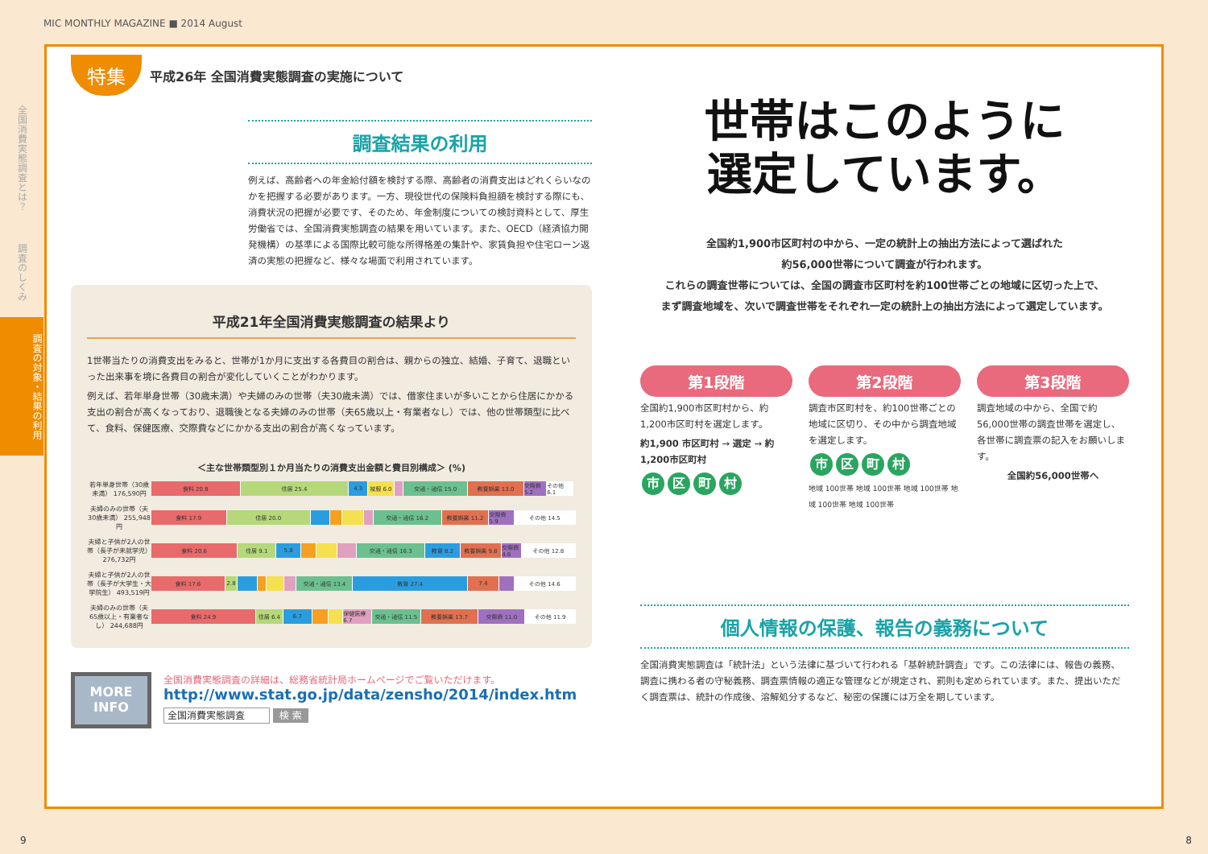MIC MONTHLY MAGAZINE ■ 2014 August
全国消費実態調査とは？
調査のしくみ
調査の対象・結果の利用
特集 平成26年 全国消費実態調査の実施について
調査結果の利用
例えば、高齢者への年金給付額を検討する際、高齢者の消費支出はどれくらいなのかを把握する必要があります。一方、現役世代の保険料負担額を検討する際にも、消費状況の把握が必要です、そのため、年金制度についての検討資料として、厚生労働省では、全国消費実態調査の結果を用いています。また、OECD（経済協力開発機構）の基準による国際比較可能な所得格差の集計や、家賃負担や住宅ローン返済の実態の把握など、様々な場面で利用されています。
平成21年全国消費実態調査の結果より
1世帯当たりの消費支出をみると、世帯が1か月に支出する各費目の割合は、親からの独立、結婚、子育て、退職といった出来事を境に各費目の割合が変化していくことがわかります。
例えば、若年単身世帯（30歳未満）や夫婦のみの世帯（夫30歳未満）では、借家住まいが多いことから住居にかかる支出の割合が高くなっており、退職後となる夫婦のみの世帯（夫65歳以上・有業者なし）では、他の世帯類型に比べて、食料、保健医療、交際費などにかかる支出の割合が高くなっています。
＜主な世帯類型別１か月当たりの消費支出金額と費目別構成＞ (%)
若年単身世帯（30歳未満） 176,590円
食料 20.8 住居 25.4 4.3 被服 6.0 交通・通信 15.0 教養娯楽 13.0 交際費 5.2 その他 6.1
夫婦のみの世帯（夫30歳未満） 255,948円
食料 17.9 住居 20.0 交通・通信 16.2 教養娯楽 11.2 交際費 5.9 その他 14.5
夫婦と子供が2人の世帯（長子が未就学児） 276,732円
食料 20.6 住居 9.1 5.8 交通・通信 16.3 教育 8.2 教養娯楽 9.8 交際費 4.6 その他 12.8
夫婦と子供が2人の世帯（長子が大学生・大学院生） 493,519円
食料 17.6 2.8 交通・通信 13.4 教育 27.4 7.4 その他 14.6
夫婦のみの世帯（夫65歳以上・有業者なし） 244,688円
食料 24.9 住居 6.4 6.7 保健医療 6.7 交通・通信 11.5 教養娯楽 13.7 交際費 11.0 その他 11.9
MORE
INFO
全国消費実態調査の詳細は、総務省統計局ホームページでご覧いただけます。
http://www.stat.go.jp/data/zensho/2014/index.htm
全国消費実態調査 検 索
世帯はこのように
選定しています。
全国約1,900市区町村の中から、一定の統計上の抽出方法によって選ばれた
約56,000世帯について調査が行われます。
これらの調査世帯については、全国の調査市区町村を約100世帯ごとの地域に区切った上で、
まず調査地域を、次いで調査世帯をそれぞれ一定の統計上の抽出方法によって選定しています。
第1段階
全国約1,900市区町村から、約1,200市区町村を選定します。
約1,900 市区町村 → 選定 → 約1,200市区町村
市区町村
第2段階
調査市区町村を、約100世帯ごとの地域に区切り、その中から調査地域を選定します。
市区町村
地域 100世帯 地域 100世帯 地域 100世帯 地域 100世帯 地域 100世帯
第3段階
調査地域の中から、全国で約56,000世帯の調査世帯を選定し、各世帯に調査票の記入をお願いします。
全国約56,000世帯へ
個人情報の保護、報告の義務について
全国消費実態調査は「統計法」という法律に基づいて行われる「基幹統計調査」です。この法律には、報告の義務、調査に携わる者の守秘義務、調査票情報の適正な管理などが規定され、罰則も定められています。また、提出いただく調査票は、統計の作成後、溶解処分するなど、秘密の保護には万全を期しています。
9 8